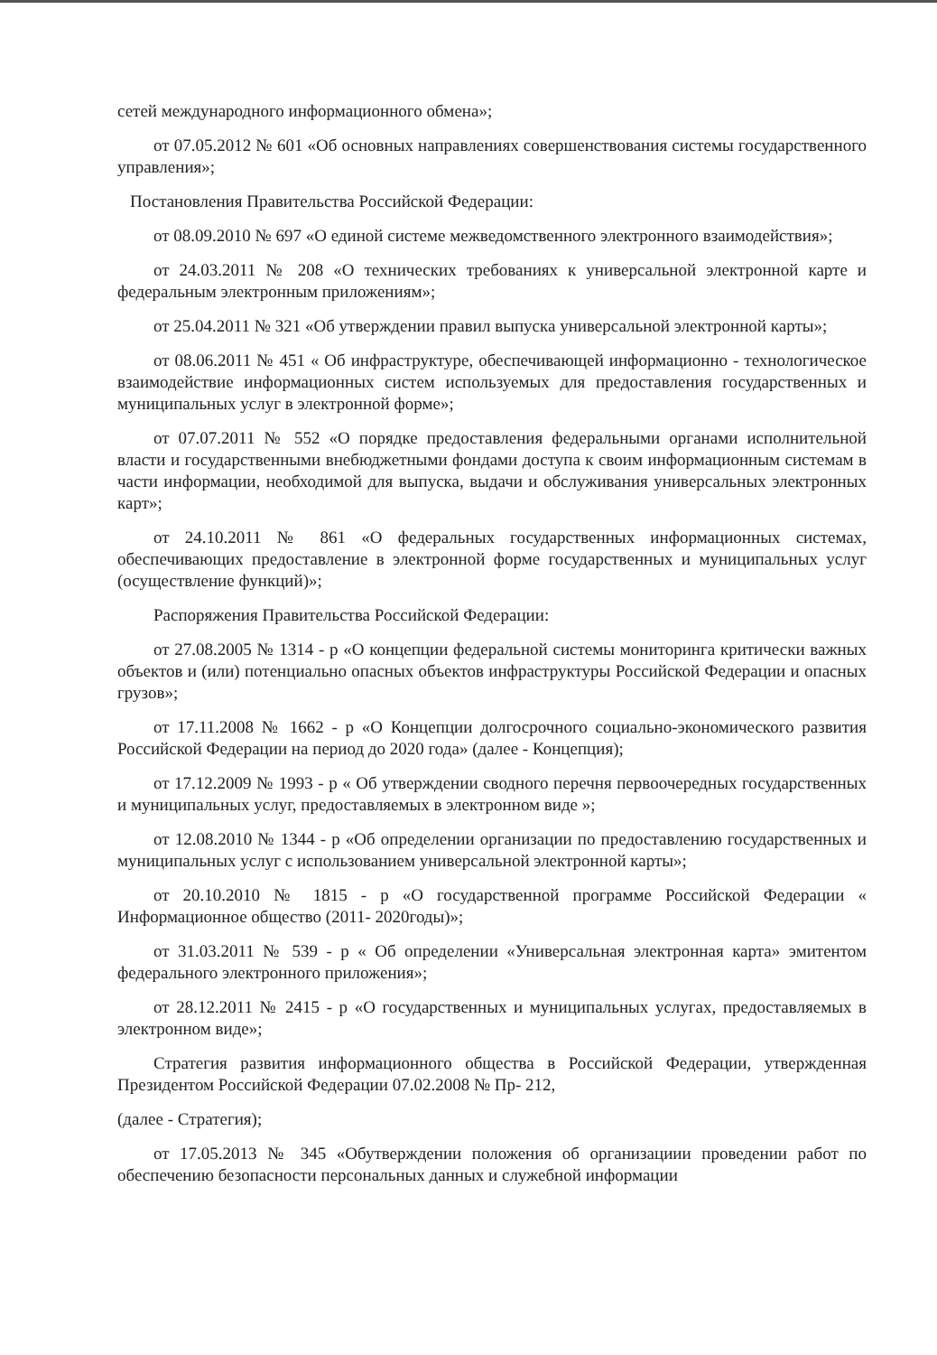сетей международного информационного обмена»;
от 07.05.2012 № 601 «Об основных направлениях совершенствования системы государственного управления»;
Постановления Правительства Российской Федерации:
от 08.09.2010 № 697 «О единой системе межведомственного электронного взаимодействия»;
от 24.03.2011 № 208 «О технических требованиях к универсальной электронной карте и федеральным электронным приложениям»;
от 25.04.2011 № 321 «Об утверждении правил выпуска универсальной электронной карты»;
от 08.06.2011 № 451 « Об инфраструктуре, обеспечивающей информационно - технологическое взаимодействие информационных систем используемых для предоставления государственных и муниципальных услуг в электронной форме»;
от 07.07.2011 № 552 «О порядке предоставления федеральными органами исполнительной власти и государственными внебюджетными фондами доступа к своим информационным системам в части информации, необходимой для выпуска, выдачи и обслуживания универсальных электронных карт»;
от 24.10.2011 № 861 «О федеральных государственных информационных системах, обеспечивающих предоставление в электронной форме государственных и муниципальных услуг (осуществление функций)»;
Распоряжения Правительства Российской Федерации:
от 27.08.2005 № 1314 - р «О концепции федеральной системы мониторинга критически важных объектов и (или) потенциально опасных объектов инфраструктуры Российской Федерации и опасных грузов»;
от 17.11.2008 № 1662 - р «О Концепции долгосрочного социально-экономического развития Российской Федерации на период до 2020 года» (далее - Концепция);
от 17.12.2009 № 1993 - р « Об утверждении сводного перечня первоочередных государственных и муниципальных услуг, предоставляемых в электронном виде »;
от 12.08.2010 № 1344 - р «Об определении организации по предоставлению государственных и муниципальных услуг с использованием универсальной электронной карты»;
от 20.10.2010 № 1815 - р «О государственной программе Российской Федерации « Информационное общество (2011- 2020годы)»;
от 31.03.2011 № 539 - р « Об определении «Универсальная электронная карта» эмитентом федерального электронного приложения»;
от 28.12.2011 № 2415 - р «О государственных и муниципальных услугах, предоставляемых в электронном виде»;
Стратегия развития информационного общества в Российской Федерации, утвержденная Президентом Российской Федерации 07.02.2008 № Пр- 212,
(далее - Стратегия);
от 17.05.2013 № 345 «Обутверждении положения об организациии проведении работ по обеспечению безопасности персональных данных и служебной информации